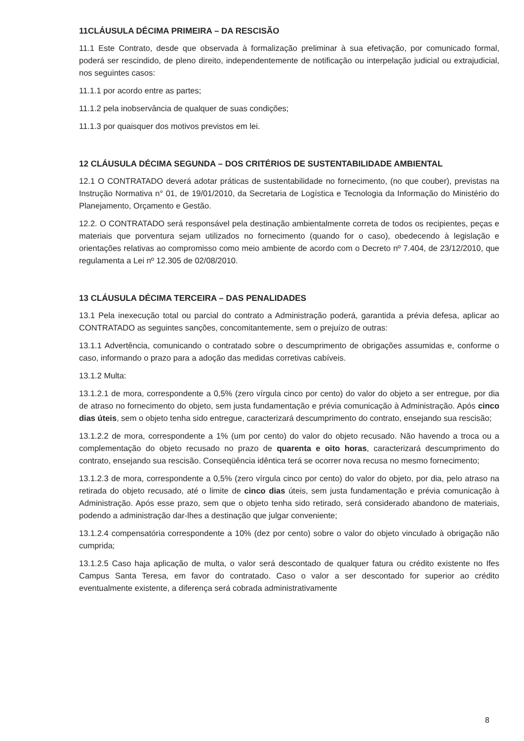11CLÁUSULA DÉCIMA PRIMEIRA – DA RESCISÃO
11.1 Este Contrato, desde que observada à formalização preliminar à sua efetivação, por comunicado formal, poderá ser rescindido, de pleno direito, independentemente de notificação ou interpelação judicial ou extrajudicial, nos seguintes casos:
11.1.1 por acordo entre as partes;
11.1.2 pela inobservância de qualquer de suas condições;
11.1.3 por quaisquer dos motivos previstos em lei.
12 CLÁUSULA DÉCIMA SEGUNDA – DOS CRITÉRIOS DE SUSTENTABILIDADE AMBIENTAL
12.1 O CONTRATADO deverá adotar práticas de sustentabilidade no fornecimento, (no que couber), previstas na Instrução Normativa n° 01, de 19/01/2010, da Secretaria de Logística e Tecnologia da Informação do Ministério do Planejamento, Orçamento e Gestão.
12.2. O CONTRATADO será responsável pela destinação ambientalmente correta de todos os recipientes, peças e materiais que porventura sejam utilizados no fornecimento (quando for o caso), obedecendo à legislação e orientações relativas ao compromisso como meio ambiente de acordo com o Decreto nº 7.404, de 23/12/2010, que regulamenta a Lei nº 12.305 de 02/08/2010.
13 CLÁUSULA DÉCIMA TERCEIRA – DAS PENALIDADES
13.1 Pela inexecução total ou parcial do contrato a Administração poderá, garantida a prévia defesa, aplicar ao CONTRATADO as seguintes sanções, concomitantemente, sem o prejuízo de outras:
13.1.1 Advertência, comunicando o contratado sobre o descumprimento de obrigações assumidas e, conforme o caso, informando o prazo para a adoção das medidas corretivas cabíveis.
13.1.2 Multa:
13.1.2.1 de mora, correspondente a 0,5% (zero vírgula cinco por cento) do valor do objeto a ser entregue, por dia de atraso no fornecimento do objeto, sem justa fundamentação e prévia comunicação à Administração. Após cinco dias úteis, sem o objeto tenha sido entregue, caracterizará descumprimento do contrato, ensejando sua rescisão;
13.1.2.2 de mora, correspondente a 1% (um por cento) do valor do objeto recusado. Não havendo a troca ou a complementação do objeto recusado no prazo de quarenta e oito horas, caracterizará descumprimento do contrato, ensejando sua rescisão. Conseqüência idêntica terá se ocorrer nova recusa no mesmo fornecimento;
13.1.2.3 de mora, correspondente a 0,5% (zero vírgula cinco por cento) do valor do objeto, por dia, pelo atraso na retirada do objeto recusado, até o limite de cinco dias úteis, sem justa fundamentação e prévia comunicação à Administração. Após esse prazo, sem que o objeto tenha sido retirado, será considerado abandono de materiais, podendo a administração dar-lhes a destinação que julgar conveniente;
13.1.2.4 compensatória correspondente a 10% (dez por cento) sobre o valor do objeto vinculado à obrigação não cumprida;
13.1.2.5 Caso haja aplicação de multa, o valor será descontado de qualquer fatura ou crédito existente no Ifes Campus Santa Teresa, em favor do contratado. Caso o valor a ser descontado for superior ao crédito eventualmente existente, a diferença será cobrada administrativamente
8